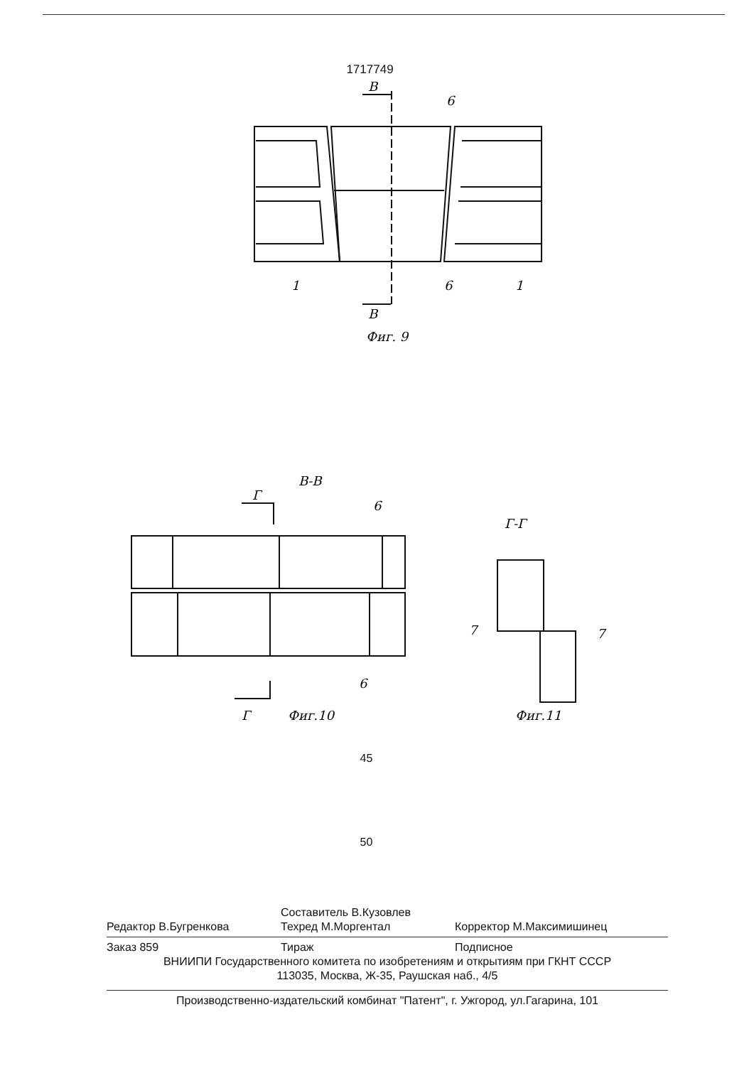1717749
В
6
1
6
1
В
Фиг. 9
В-В
Г
6
6
Г
Фиг.10
Г-Г
7
7
Фиг.11
45
50
Составитель В.Кузовлев
Редактор В.Бугренкова Техред М.Моргентал Корректор М.Максимишинец
Заказ 859 Тираж Подписное
ВНИИПИ Государственного комитета по изобретениям и открытиям при ГКНТ СССР
113035, Москва, Ж-35, Раушская наб., 4/5
Производственно-издательский комбинат "Патент", г. Ужгород, ул.Гагарина, 101